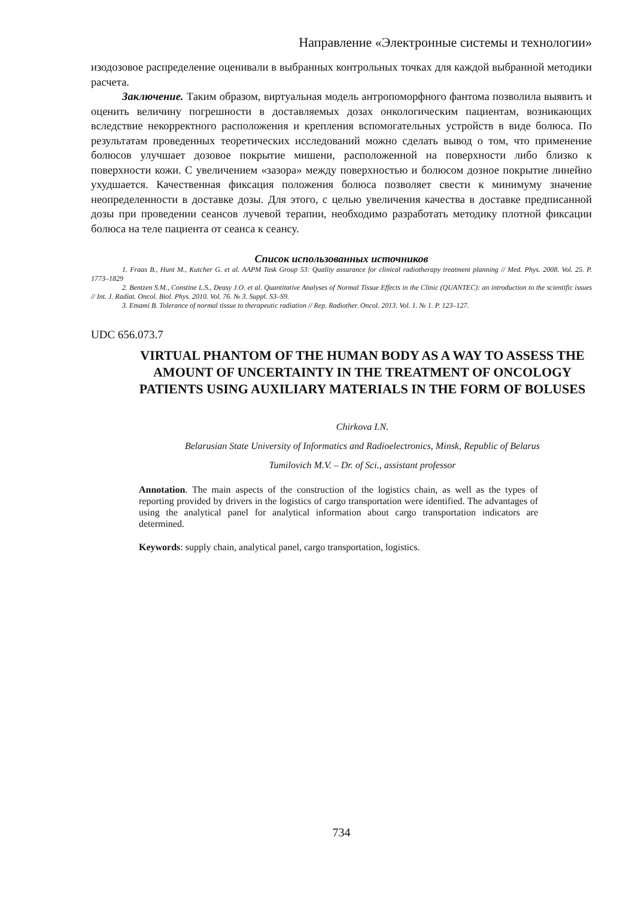Направление «Электронные системы и технологии»
изодозовое распределение оценивали в выбранных контрольных точках для каждой выбранной методики расчета.
Заключение. Таким образом, виртуальная модель антропоморфного фантома позволила выявить и оценить величину погрешности в доставляемых дозах онкологическим пациентам, возникающих вследствие некорректного расположения и крепления вспомогательных устройств в виде болюса. По результатам проведенных теоретических исследований можно сделать вывод о том, что применение болюсов улучшает дозовое покрытие мишени, расположенной на поверхности либо близко к поверхности кожи. С увеличением «зазора» между поверхностью и болюсом дозное покрытие линейно ухудшается. Качественная фиксация положения болюса позволяет свести к минимуму значение неопределенности в доставке дозы. Для этого, с целью увеличения качества в доставке предписанной дозы при проведении сеансов лучевой терапии, необходимо разработать методику плотной фиксации болюса на теле пациента от сеанса к сеансу.
Список использованных источников
1. Fraas B., Hunt M., Kutcher G. et al. AAPM Task Group 53: Quality assurance for clinical radiotherapy treatment planning // Med. Phys. 2008. Vol. 25. P. 1773–1829
2. Bentzen S.M., Constine L.S., Deasy J.O. et al. Quantitative Analyses of Normal Tissue Effects in the Clinic (QUANTEC): an introduction to the scientific issues // Int. J. Radiat. Oncol. Biol. Phys. 2010. Vol. 76. № 3. Suppl. S3–S9.
3. Emami B. Tolerance of normal tissue to therapeutic radiation // Rep. Radiother. Oncol. 2013. Vol. 1. № 1. P. 123–127.
UDC 656.073.7
VIRTUAL PHANTOM OF THE HUMAN BODY AS A WAY TO ASSESS THE AMOUNT OF UNCERTAINTY IN THE TREATMENT OF ONCOLOGY PATIENTS USING AUXILIARY MATERIALS IN THE FORM OF BOLUSES
Chirkova I.N.
Belarusian State University of Informatics and Radioelectronics, Minsk, Republic of Belarus
Tumilovich M.V. – Dr. of Sci., assistant professor
Annotation. The main aspects of the construction of the logistics chain, as well as the types of reporting provided by drivers in the logistics of cargo transportation were identified. The advantages of using the analytical panel for analytical information about cargo transportation indicators are determined.
Keywords: supply chain, analytical panel, cargo transportation, logistics.
734